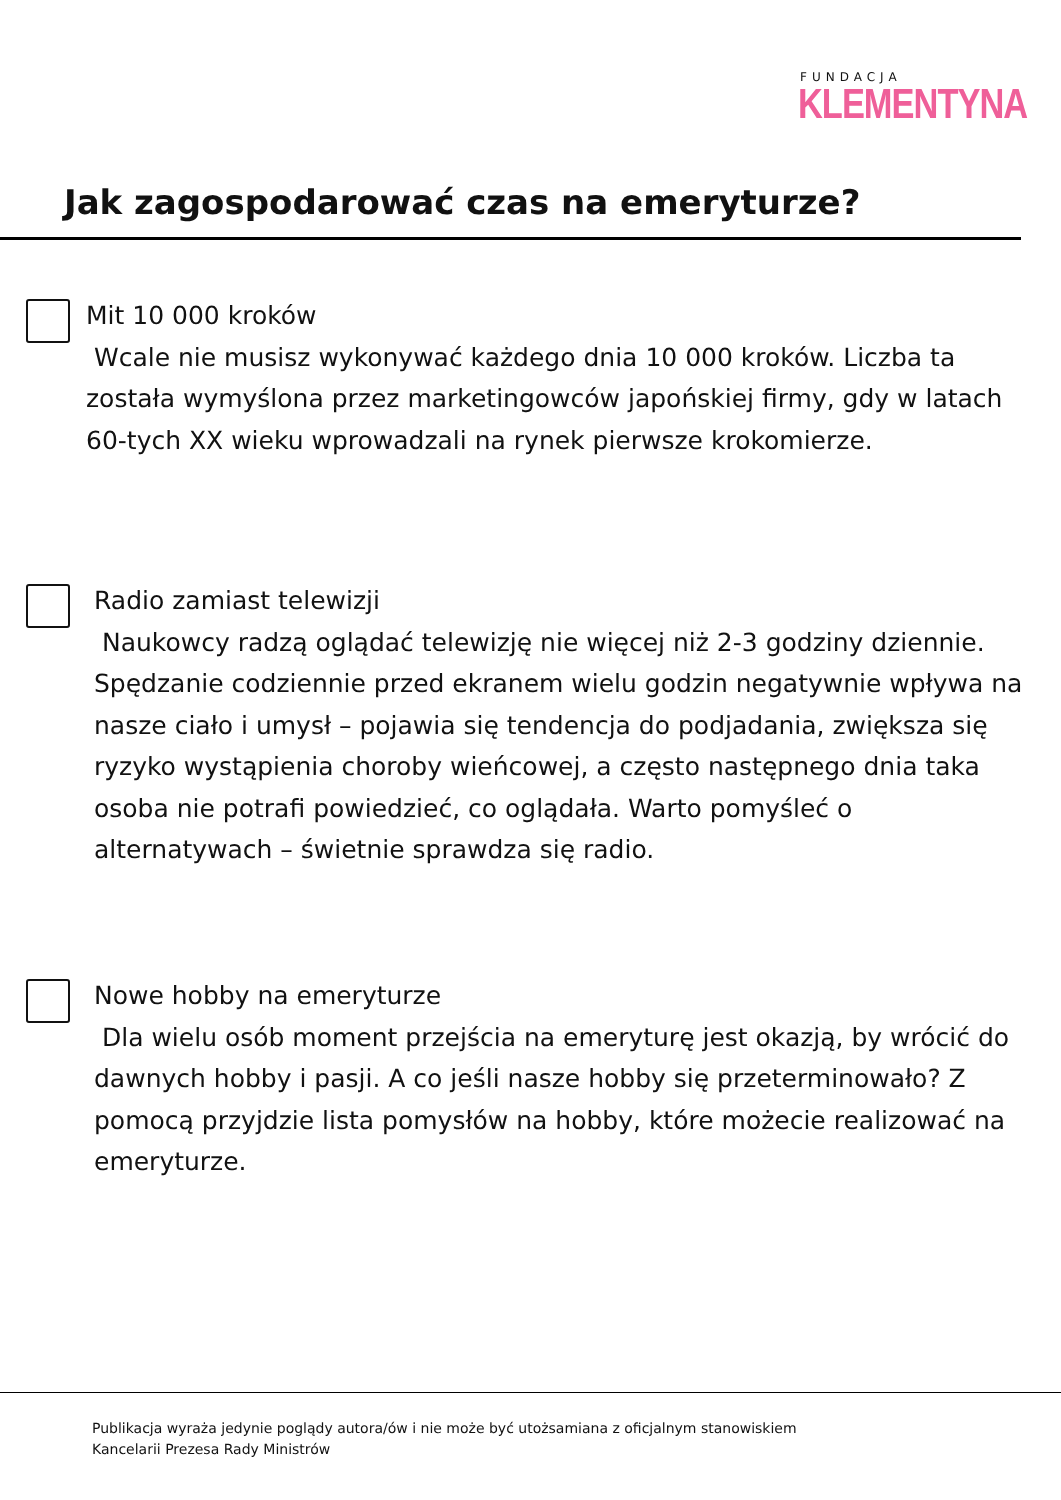FUNDACJA
KLEMENTYNA
Jak zagospodarować czas na emeryturze?
Mit 10 000 kroków
Wcale nie musisz wykonywać każdego dnia 10 000 kroków. Liczba ta została wymyślona przez marketingowców japońskiej firmy, gdy w latach 60-tych XX wieku wprowadzali na rynek pierwsze krokomierze.
Radio zamiast telewizji
Naukowcy radzą oglądać telewizję nie więcej niż 2-3 godziny dziennie. Spędzanie codziennie przed ekranem wielu godzin negatywnie wpływa na nasze ciało i umysł – pojawia się tendencja do podjadania, zwiększa się ryzyko wystąpienia choroby wieńcowej, a często następnego dnia taka osoba nie potrafi powiedzieć, co oglądała. Warto pomyśleć o alternatywach – świetnie sprawdza się radio.
Nowe hobby na emeryturze
Dla wielu osób moment przejścia na emeryturę jest okazją, by wrócić do dawnych hobby i pasji. A co jeśli nasze hobby się przeterminowało? Z pomocą przyjdzie lista pomysłów na hobby, które możecie realizować na emeryturze.
Publikacja wyraża jedynie poglądy autora/ów i nie może być utożsamiana z oficjalnym stanowiskiem
Kancelarii Prezesa Rady Ministrów